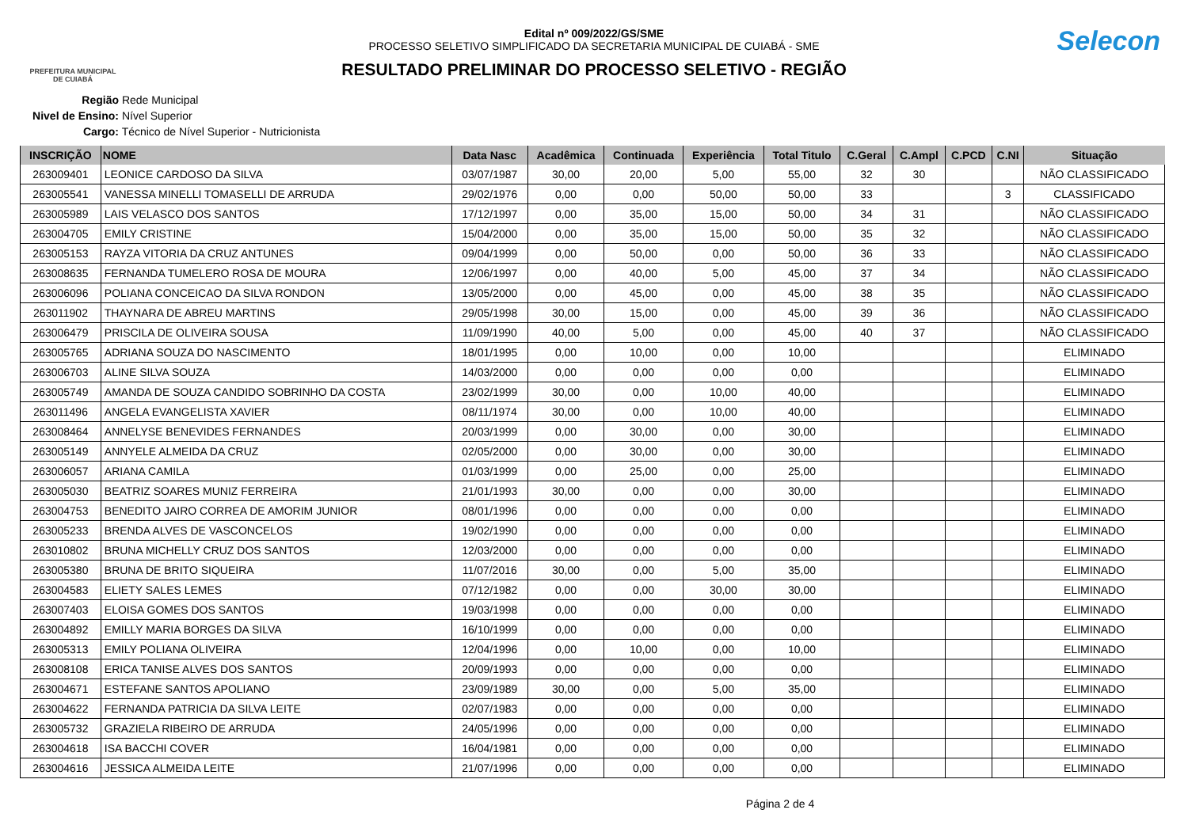PREFEITURA MUNICIPAL
DE CUIABÁ
Selecon
Edital nº 009/2022/GS/SME
PROCESSO SELETIVO SIMPLIFICADO DA SECRETARIA MUNICIPAL DE CUIABÁ - SME
RESULTADO PRELIMINAR DO PROCESSO SELETIVO - REGIÃO
Região Rede Municipal
Nivel de Ensino: Nível Superior
Cargo: Técnico de Nível Superior - Nutricionista
| INSCRIÇÃO | NOME | Data Nasc | Acadêmica | Continuada | Experiência | Total Titulo | C.Geral | C.Ampl | C.PCD | C.NI | Situação |
| --- | --- | --- | --- | --- | --- | --- | --- | --- | --- | --- | --- |
| 263009401 | LEONICE CARDOSO DA SILVA | 03/07/1987 | 30,00 | 20,00 | 5,00 | 55,00 | 32 | 30 | | | NÃO CLASSIFICADO |
| 263005541 | VANESSA MINELLI TOMASELLI DE ARRUDA | 29/02/1976 | 0,00 | 0,00 | 50,00 | 50,00 | 33 | | | 3 | CLASSIFICADO |
| 263005989 | LAIS VELASCO DOS SANTOS | 17/12/1997 | 0,00 | 35,00 | 15,00 | 50,00 | 34 | 31 | | | NÃO CLASSIFICADO |
| 263004705 | EMILY CRISTINE | 15/04/2000 | 0,00 | 35,00 | 15,00 | 50,00 | 35 | 32 | | | NÃO CLASSIFICADO |
| 263005153 | RAYZA VITORIA DA CRUZ ANTUNES | 09/04/1999 | 0,00 | 50,00 | 0,00 | 50,00 | 36 | 33 | | | NÃO CLASSIFICADO |
| 263008635 | FERNANDA TUMELERO ROSA DE MOURA | 12/06/1997 | 0,00 | 40,00 | 5,00 | 45,00 | 37 | 34 | | | NÃO CLASSIFICADO |
| 263006096 | POLIANA CONCEICAO DA SILVA RONDON | 13/05/2000 | 0,00 | 45,00 | 0,00 | 45,00 | 38 | 35 | | | NÃO CLASSIFICADO |
| 263011902 | THAYNARA DE ABREU MARTINS | 29/05/1998 | 30,00 | 15,00 | 0,00 | 45,00 | 39 | 36 | | | NÃO CLASSIFICADO |
| 263006479 | PRISCILA DE OLIVEIRA SOUSA | 11/09/1990 | 40,00 | 5,00 | 0,00 | 45,00 | 40 | 37 | | | NÃO CLASSIFICADO |
| 263005765 | ADRIANA SOUZA DO NASCIMENTO | 18/01/1995 | 0,00 | 10,00 | 0,00 | 10,00 | | | | | ELIMINADO |
| 263006703 | ALINE SILVA SOUZA | 14/03/2000 | 0,00 | 0,00 | 0,00 | 0,00 | | | | | ELIMINADO |
| 263005749 | AMANDA DE SOUZA CANDIDO SOBRINHO DA COSTA | 23/02/1999 | 30,00 | 0,00 | 10,00 | 40,00 | | | | | ELIMINADO |
| 263011496 | ANGELA EVANGELISTA XAVIER | 08/11/1974 | 30,00 | 0,00 | 10,00 | 40,00 | | | | | ELIMINADO |
| 263008464 | ANNELYSE BENEVIDES FERNANDES | 20/03/1999 | 0,00 | 30,00 | 0,00 | 30,00 | | | | | ELIMINADO |
| 263005149 | ANNYELE ALMEIDA DA CRUZ | 02/05/2000 | 0,00 | 30,00 | 0,00 | 30,00 | | | | | ELIMINADO |
| 263006057 | ARIANA CAMILA | 01/03/1999 | 0,00 | 25,00 | 0,00 | 25,00 | | | | | ELIMINADO |
| 263005030 | BEATRIZ SOARES MUNIZ FERREIRA | 21/01/1993 | 30,00 | 0,00 | 0,00 | 30,00 | | | | | ELIMINADO |
| 263004753 | BENEDITO JAIRO CORREA DE AMORIM JUNIOR | 08/01/1996 | 0,00 | 0,00 | 0,00 | 0,00 | | | | | ELIMINADO |
| 263005233 | BRENDA ALVES DE VASCONCELOS | 19/02/1990 | 0,00 | 0,00 | 0,00 | 0,00 | | | | | ELIMINADO |
| 263010802 | BRUNA MICHELLY CRUZ DOS SANTOS | 12/03/2000 | 0,00 | 0,00 | 0,00 | 0,00 | | | | | ELIMINADO |
| 263005380 | BRUNA DE BRITO SIQUEIRA | 11/07/2016 | 30,00 | 0,00 | 5,00 | 35,00 | | | | | ELIMINADO |
| 263004583 | ELIETY SALES LEMES | 07/12/1982 | 0,00 | 0,00 | 30,00 | 30,00 | | | | | ELIMINADO |
| 263007403 | ELOISA GOMES DOS SANTOS | 19/03/1998 | 0,00 | 0,00 | 0,00 | 0,00 | | | | | ELIMINADO |
| 263004892 | EMILLY MARIA BORGES DA SILVA | 16/10/1999 | 0,00 | 0,00 | 0,00 | 0,00 | | | | | ELIMINADO |
| 263005313 | EMILY POLIANA OLIVEIRA | 12/04/1996 | 0,00 | 10,00 | 0,00 | 10,00 | | | | | ELIMINADO |
| 263008108 | ERICA TANISE ALVES DOS SANTOS | 20/09/1993 | 0,00 | 0,00 | 0,00 | 0,00 | | | | | ELIMINADO |
| 263004671 | ESTEFANE SANTOS APOLIANO | 23/09/1989 | 30,00 | 0,00 | 5,00 | 35,00 | | | | | ELIMINADO |
| 263004622 | FERNANDA PATRICIA DA SILVA LEITE | 02/07/1983 | 0,00 | 0,00 | 0,00 | 0,00 | | | | | ELIMINADO |
| 263005732 | GRAZIELA RIBEIRO DE ARRUDA | 24/05/1996 | 0,00 | 0,00 | 0,00 | 0,00 | | | | | ELIMINADO |
| 263004618 | ISA BACCHI COVER | 16/04/1981 | 0,00 | 0,00 | 0,00 | 0,00 | | | | | ELIMINADO |
| 263004616 | JESSICA ALMEIDA LEITE | 21/07/1996 | 0,00 | 0,00 | 0,00 | 0,00 | | | | | ELIMINADO |
Página 2 de 4